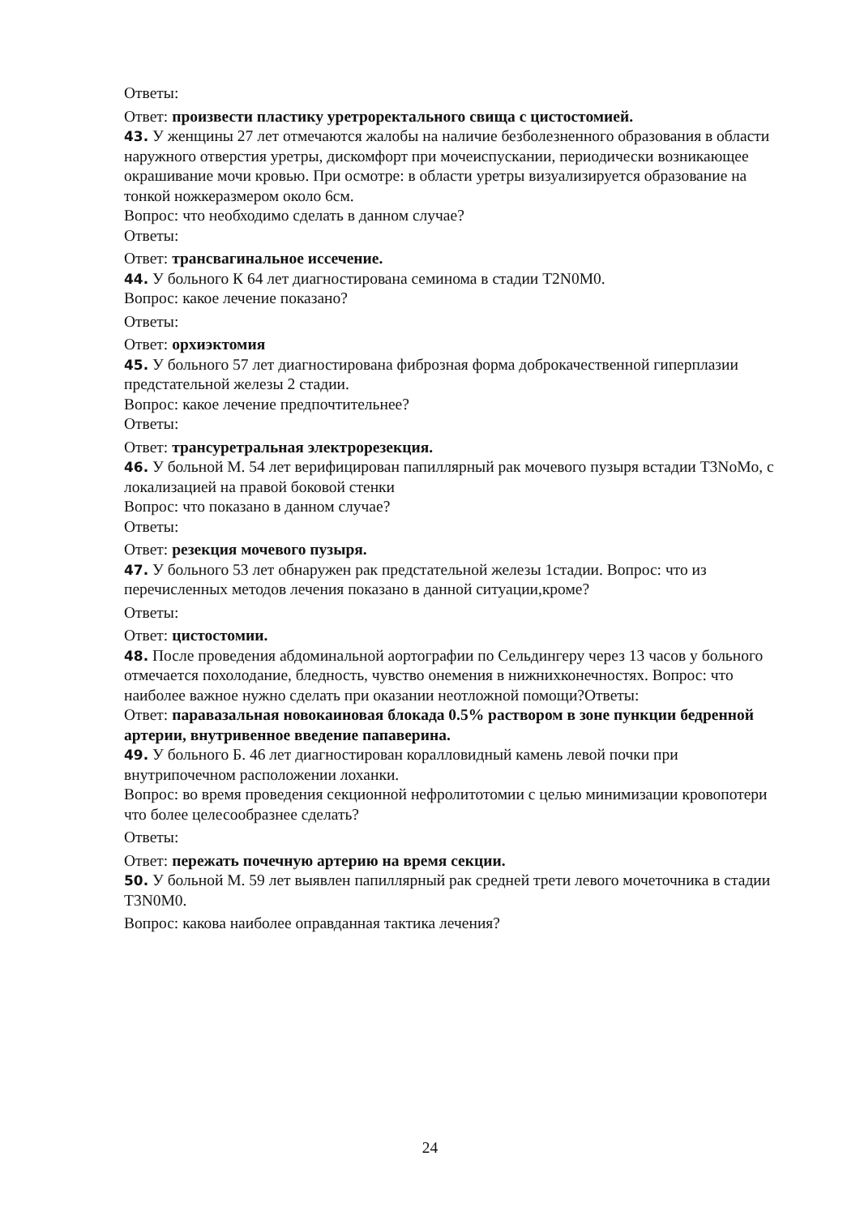Ответы:
Ответ: произвести пластику уретроректального свища с цистостомией.
43. У женщины 27 лет отмечаются жалобы на наличие безболезненного образования в области наружного отверстия уретры, дискомфорт при мочеиспускании, периодически возникающее окрашивание мочи кровью. При осмотре: в области уретры визуализируется образование на тонкой ножкеразмером около 6см.
Вопрос: что необходимо сделать в данном случае?
Ответы:
Ответ: трансвагинальное иссечение.
44. У больного К 64 лет диагностирована семинома в стадии T2N0M0.
Вопрос: какое лечение показано?
Ответы:
Ответ: орхиэктомия
45. У больного 57 лет диагностирована фиброзная форма доброкачественной гиперплазии предстательной железы 2 стадии.
Вопрос: какое лечение предпочтительнее?
Ответы:
Ответ: трансуретральная электрорезекция.
46. У больной М. 54 лет верифицирован папиллярный рак мочевого пузыря встадии T3NoMo, с локализацией на правой боковой стенки
Вопрос: что показано в данном случае?
Ответы:
Ответ: резекция мочевого пузыря.
47. У больного 53 лет обнаружен рак предстательной железы 1стадии. Вопрос: что из перечисленных методов лечения показано в данной ситуации,кроме?
Ответы:
Ответ: цистостомии.
48. После проведения абдоминальной аортографии по Сельдингеру через 13 часов у больного отмечается похолодание, бледность, чувство онемения в нижнихконечностях. Вопрос: что наиболее важное нужно сделать при оказании неотложной помощи?Ответы:
Ответ: паравазальная новокаиновая блокада 0.5% раствором в зоне пункции бедренной артерии, внутривенное введение папаверина.
49. У больного Б. 46 лет диагностирован коралловидный камень левой почки при внутрипочечном расположении лоханки.
Вопрос: во время проведения секционной нефролитотомии с целью минимизации кровопотери что более целесообразнее сделать?
Ответы:
Ответ: пережать почечную артерию на время секции.
50. У больной М. 59 лет выявлен папиллярный рак средней трети левого мочеточника в стадии T3N0M0.
Вопрос: какова наиболее оправданная тактика лечения?
24